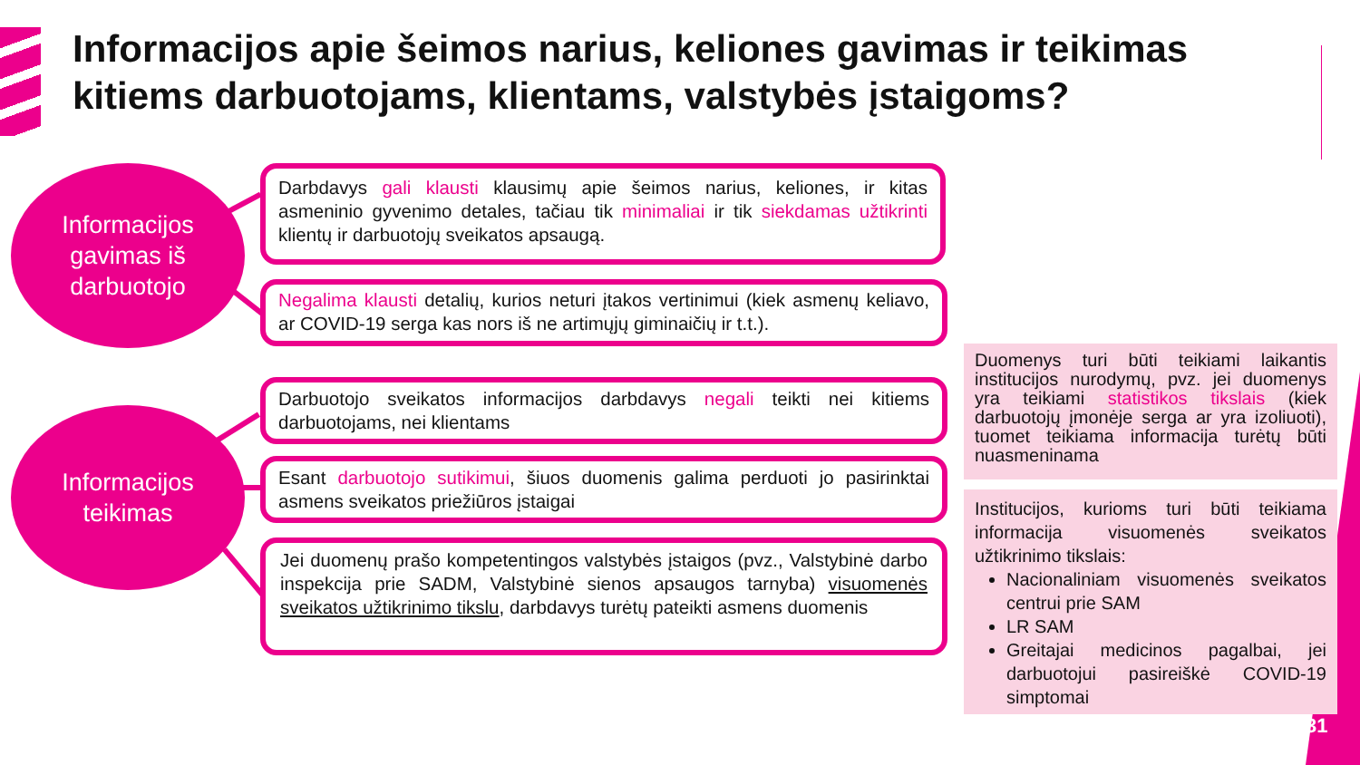Informacijos apie šeimos narius, keliones gavimas ir teikimas kitiems darbuotojams, klientams, valstybės įstaigoms?
Informacijos
gavimas iš
darbuotojo
Informacijos
teikimas
Darbdavys gali klausti klausimų apie šeimos narius, keliones, ir kitas asmeninio gyvenimo detales, tačiau tik minimaliai ir tik siekdamas užtikrinti klientų ir darbuotojų sveikatos apsaugą.
Negalima klausti detalių, kurios neturi įtakos vertinimui (kiek asmenų keliavo, ar COVID-19 serga kas nors iš ne artimųjų giminaičių ir t.t.).
Darbuotojo sveikatos informacijos darbdavys negali teikti nei kitiems darbuotojams, nei klientams
Esant darbuotojo sutikimui, šiuos duomenis galima perduoti jo pasirinktai asmens sveikatos priežiūros įstaigai
Jei duomenų prašo kompetentingos valstybės įstaigos (pvz., Valstybinė darbo inspekcija prie SADM, Valstybinė sienos apsaugos tarnyba) visuomenės sveikatos užtikrinimo tikslu, darbdavys turėtų pateikti asmens duomenis
Duomenys turi būti teikiami laikantis institucijos nurodymų, pvz. jei duomenys yra teikiami statistikos tikslais (kiek darbuotojų įmonėje serga ar yra izoliuoti), tuomet teikiama informacija turėtų būti nuasmeninama
Institucijos, kurioms turi būti teikiama informacija visuomenės sveikatos užtikrinimo tikslais:
Nacionaliniam visuomenės sveikatos centrui prie SAM
LR SAM
Greitajai medicinos pagalbai, jei darbuotojui pasireiškė COVID-19 simptomai
31